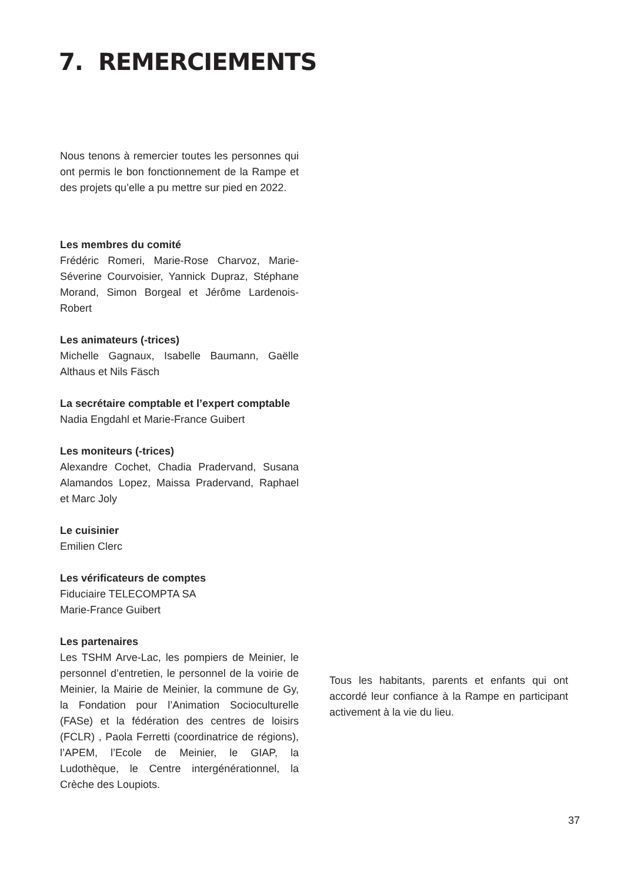7. REMERCIEMENTS
Nous tenons à remercier toutes les personnes qui ont permis le bon fonctionnement de la Rampe et des projets qu’elle a pu mettre sur pied en 2022.
Les membres du comité
Frédéric Romeri, Marie-Rose Charvoz, Marie-Séverine Courvoisier, Yannick Dupraz, Stéphane Morand, Simon Borgeal et Jérôme Lardenois-Robert
Les animateurs (-trices)
Michelle Gagnaux, Isabelle Baumann, Gaëlle Althaus et Nils Fäsch
La secrétaire comptable et l’expert comptable
Nadia Engdahl et Marie-France Guibert
Les moniteurs (-trices)
Alexandre Cochet, Chadia Pradervand, Susana Alamandos Lopez, Maissa Pradervand, Raphael et Marc Joly
Le cuisinier
Emilien Clerc
Les vérificateurs de comptes
Fiduciaire TELECOMPTA SA
Marie-France Guibert
Les partenaires
Les TSHM Arve-Lac, les pompiers de Meinier, le personnel d’entretien, le personnel de la voirie de Meinier, la Mairie de Meinier, la commune de Gy, la Fondation pour l’Animation Socioculturelle (FASe) et la fédération des centres de loisirs (FCLR) , Paola Ferretti (coordinatrice de régions), l’APEM, l’Ecole de Meinier, le GIAP, la Ludothèque, le Centre intergénérationnel, la Crèche des Loupiots.
Tous les habitants, parents et enfants qui ont accordé leur confiance à la Rampe en participant activement à la vie du lieu.
37